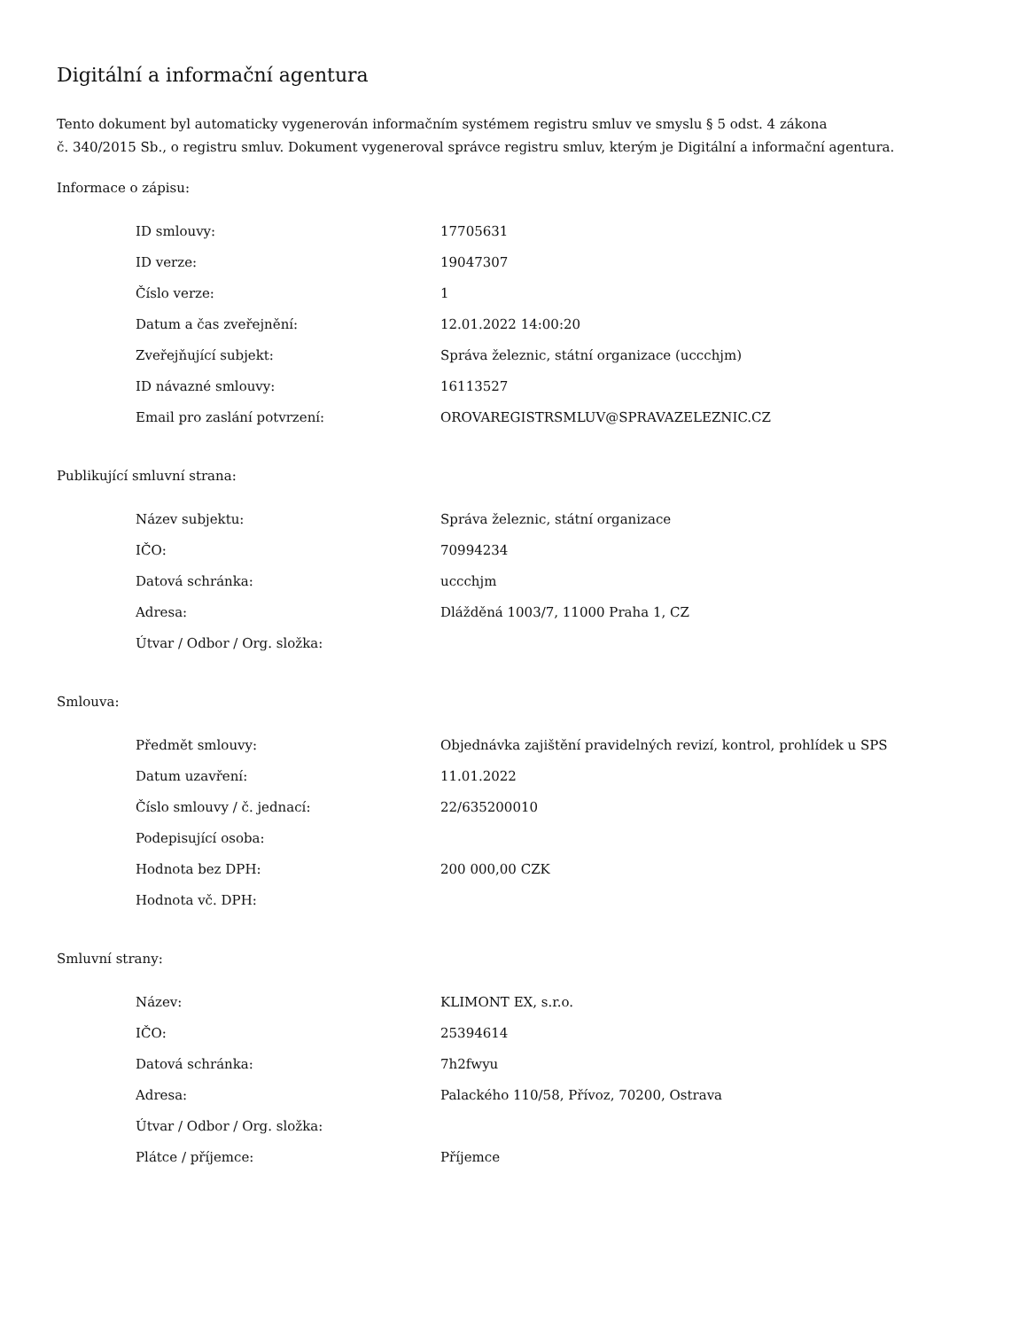Digitální a informační agentura
Tento dokument byl automaticky vygenerován informačním systémem registru smluv ve smyslu § 5 odst. 4 zákona
č. 340/2015 Sb., o registru smluv. Dokument vygeneroval správce registru smluv, kterým je Digitální a informační agentura.
Informace o zápisu:
| ID smlouvy: | 17705631 |
| ID verze: | 19047307 |
| Číslo verze: | 1 |
| Datum a čas zveřejnění: | 12.01.2022 14:00:20 |
| Zveřejňující subjekt: | Správa železnic, státní organizace (uccchjm) |
| ID návazné smlouvy: | 16113527 |
| Email pro zaslání potvrzení: | OROVAREGISTRSMLUV@SPRAVAZELEZNIC.CZ |
Publikující smluvní strana:
| Název subjektu: | Správa železnic, státní organizace |
| IČO: | 70994234 |
| Datová schránka: | uccchjm |
| Adresa: | Dlážděná 1003/7, 11000 Praha 1, CZ |
| Útvar / Odbor / Org. složka: | |
Smlouva:
| Předmět smlouvy: | Objednávka zajištění pravidelných revizí, kontrol, prohlídek u SPS |
| Datum uzavření: | 11.01.2022 |
| Číslo smlouvy / č. jednací: | 22/635200010 |
| Podepisující osoba: | |
| Hodnota bez DPH: | 200 000,00 CZK |
| Hodnota vč. DPH: | |
Smluvní strany:
| Název: | KLIMONT EX, s.r.o. |
| IČO: | 25394614 |
| Datová schránka: | 7h2fwyu |
| Adresa: | Palackého 110/58, Přívoz, 70200, Ostrava |
| Útvar / Odbor / Org. složka: | |
| Plátce / příjemce: | Příjemce |